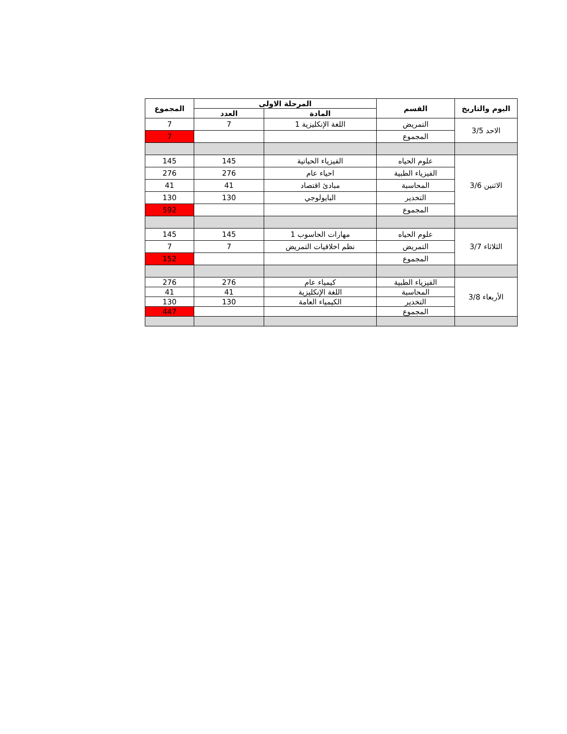| اليوم والتاريخ | القسم | المرحلة الاولى | | المجموع |
| --- | --- | --- | --- | --- |
| | | المادة | العدد | |
| الاحد 3/5 | التمريض | اللغة الإنكليزية 1 | 7 | 7 |
| | المجموع | | | 7 |
| الاثنين 3/6 | علوم الحياه | الفيزياء الحياتية | 145 | 145 |
| | الفيزياء الطبية | احياء عام | 276 | 276 |
| | المحاسبة | مبادئ اقتصاد | 41 | 41 |
| | التخدير | البايولوجي | 130 | 130 |
| | المجموع | | | 592 |
| الثلاثاء 3/7 | علوم الحياه | مهارات الحاسوب 1 | 145 | 145 |
| | التمريض | نظم اخلاقيات التمريض | 7 | 7 |
| | المجموع | | | 152 |
| الأربعاء 3/8 | الفيزياء الطبية | كيمياء عام | 276 | 276 |
| | المحاسبة | اللغة الإنكليزية | 41 | 41 |
| | التخدير | الكيمياء العامة | 130 | 130 |
| | المجموع | | | 447 |